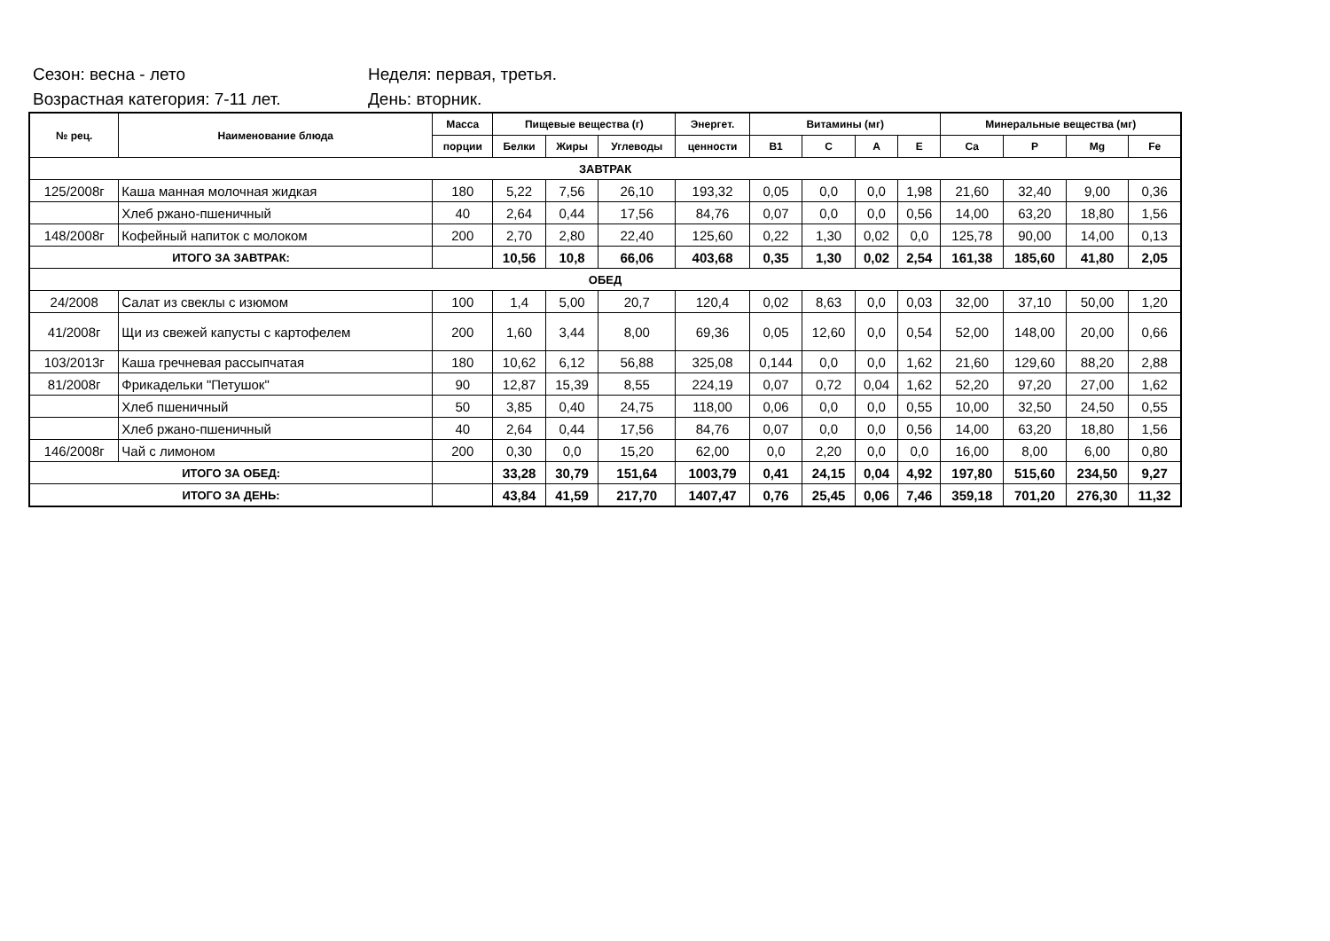Сезон: весна - лето Неделя: первая, третья.
Возрастная категория: 7-11 лет. День: вторник.
| № рец. | Наименование блюда | Масса | Пищевые вещества (г) | | | Энергет. | Витамины (мг) | | | | Минеральные вещества (мг) | | | |
| --- | --- | --- | --- | --- | --- | --- | --- | --- | --- | --- | --- | --- | --- | --- |
| | | порции | Белки | Жиры | Углеводы | ценности | B1 | C | A | E | Ca | P | Mg | Fe |
| ЗАВТРАК | | | | | | | | | | | | | | |
| 125/2008г | Каша манная молочная жидкая | 180 | 5,22 | 7,56 | 26,10 | 193,32 | 0,05 | 0,0 | 0,0 | 1,98 | 21,60 | 32,40 | 9,00 | 0,36 |
| | Хлеб ржано-пшеничный | 40 | 2,64 | 0,44 | 17,56 | 84,76 | 0,07 | 0,0 | 0,0 | 0,56 | 14,00 | 63,20 | 18,80 | 1,56 |
| 148/2008г | Кофейный напиток с молоком | 200 | 2,70 | 2,80 | 22,40 | 125,60 | 0,22 | 1,30 | 0,02 | 0,0 | 125,78 | 90,00 | 14,00 | 0,13 |
| ИТОГО ЗА ЗАВТРАК: | | | 10,56 | 10,8 | 66,06 | 403,68 | 0,35 | 1,30 | 0,02 | 2,54 | 161,38 | 185,60 | 41,80 | 2,05 |
| ОБЕД | | | | | | | | | | | | | | |
| 24/2008 | Салат из свеклы с изюмом | 100 | 1,4 | 5,00 | 20,7 | 120,4 | 0,02 | 8,63 | 0,0 | 0,03 | 32,00 | 37,10 | 50,00 | 1,20 |
| 41/2008г | Щи из свежей капусты с картофелем | 200 | 1,60 | 3,44 | 8,00 | 69,36 | 0,05 | 12,60 | 0,0 | 0,54 | 52,00 | 148,00 | 20,00 | 0,66 |
| 103/2013г | Каша гречневая рассыпчатая | 180 | 10,62 | 6,12 | 56,88 | 325,08 | 0,144 | 0,0 | 0,0 | 1,62 | 21,60 | 129,60 | 88,20 | 2,88 |
| 81/2008г | Фрикадельки "Петушок" | 90 | 12,87 | 15,39 | 8,55 | 224,19 | 0,07 | 0,72 | 0,04 | 1,62 | 52,20 | 97,20 | 27,00 | 1,62 |
| | Хлеб пшеничный | 50 | 3,85 | 0,40 | 24,75 | 118,00 | 0,06 | 0,0 | 0,0 | 0,55 | 10,00 | 32,50 | 24,50 | 0,55 |
| | Хлеб ржано-пшеничный | 40 | 2,64 | 0,44 | 17,56 | 84,76 | 0,07 | 0,0 | 0,0 | 0,56 | 14,00 | 63,20 | 18,80 | 1,56 |
| 146/2008г | Чай с лимоном | 200 | 0,30 | 0,0 | 15,20 | 62,00 | 0,0 | 2,20 | 0,0 | 0,0 | 16,00 | 8,00 | 6,00 | 0,80 |
| ИТОГО ЗА ОБЕД: | | | 33,28 | 30,79 | 151,64 | 1003,79 | 0,41 | 24,15 | 0,04 | 4,92 | 197,80 | 515,60 | 234,50 | 9,27 |
| ИТОГО ЗА ДЕНЬ: | | | 43,84 | 41,59 | 217,70 | 1407,47 | 0,76 | 25,45 | 0,06 | 7,46 | 359,18 | 701,20 | 276,30 | 11,32 |